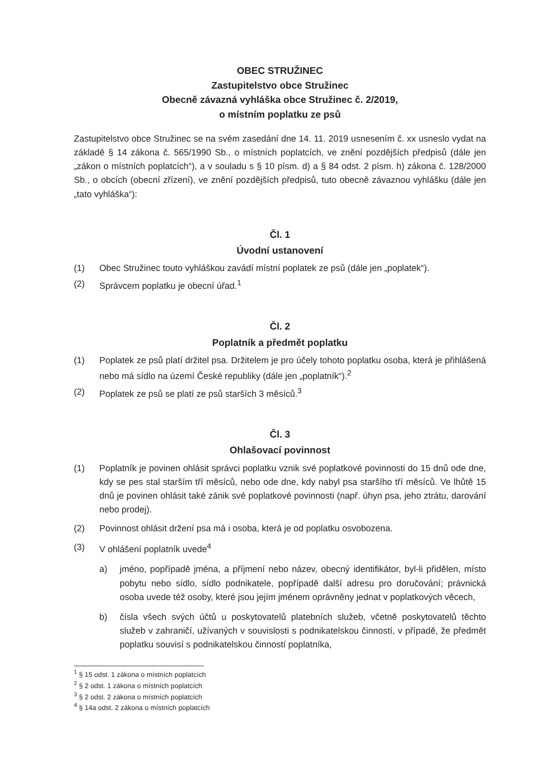OBEC STRUŽINEC
Zastupitelstvo obce Stružinec
Obecně závazná vyhláška obce Stružinec č. 2/2019,
o místním poplatku ze psů
Zastupitelstvo obce Stružinec se na svém zasedání dne 14. 11. 2019 usnesením č. xx usneslo vydat na základě § 14 zákona č. 565/1990 Sb., o místních poplatcích, ve znění pozdějších předpisů (dále jen „zákon o místních poplatcích“), a v souladu s § 10 písm. d) a § 84 odst. 2 písm. h) zákona č. 128/2000 Sb., o obcích (obecní zřízení), ve znění pozdějších předpisů, tuto obecně závaznou vyhlášku (dále jen „tato vyhláška“):
Čl. 1
Úvodní ustanovení
(1) Obec Stružinec touto vyhláškou zavádí místní poplatek ze psů (dále jen „poplatek“).
(2) Správcem poplatku je obecní úřad.<sup>1</sup>
Čl. 2
Poplatník a předmět poplatku
(1) Poplatek ze psů platí držitel psa. Držitelem je pro účely tohoto poplatku osoba, která je přihlášená nebo má sídlo na území České republiky (dále jen „poplatník“).<sup>2</sup>
(2) Poplatek ze psů se platí ze psů starších 3 měsíců.<sup>3</sup>
Čl. 3
Ohlašovací povinnost
(1) Poplatník je povinen ohlásit správci poplatku vznik své poplatkové povinnosti do 15 dnů ode dne, kdy se pes stal starším tří měsíců, nebo ode dne, kdy nabyl psa staršího tří měsíců. Ve lhůtě 15 dnů je povinen ohlásit také zánik své poplatkové povinnosti (např. úhyn psa, jeho ztrátu, darování nebo prodej).
(2) Povinnost ohlásit držení psa má i osoba, která je od poplatku osvobozena.
(3) V ohlášení poplatník uvede<sup>4</sup>
a) jméno, popřípadě jména, a příjmení nebo název, obecný identifikátor, byl-li přidělen, místo pobytu nebo sídlo, sídlo podnikatele, popřípadě další adresu pro doručování; právnická osoba uvede též osoby, které jsou jejím jménem oprávněny jednat v poplatkových věcech,
b) čísla všech svých účtů u poskytovatelů platebních služeb, včetně poskytovatelů těchto služeb v zahraničí, užívaných v souvislosti s podnikatelskou činností, v případě, že předmět poplatku souvisí s podnikatelskou činností poplatníka,
<sup>1</sup> § 15 odst. 1 zákona o místních poplatcích
<sup>2</sup> § 2 odst. 1 zákona o místních poplatcích
<sup>3</sup> § 2 odst. 2 zákona o místních poplatcích
<sup>4</sup> § 14a odst. 2 zákona o místních poplatcích